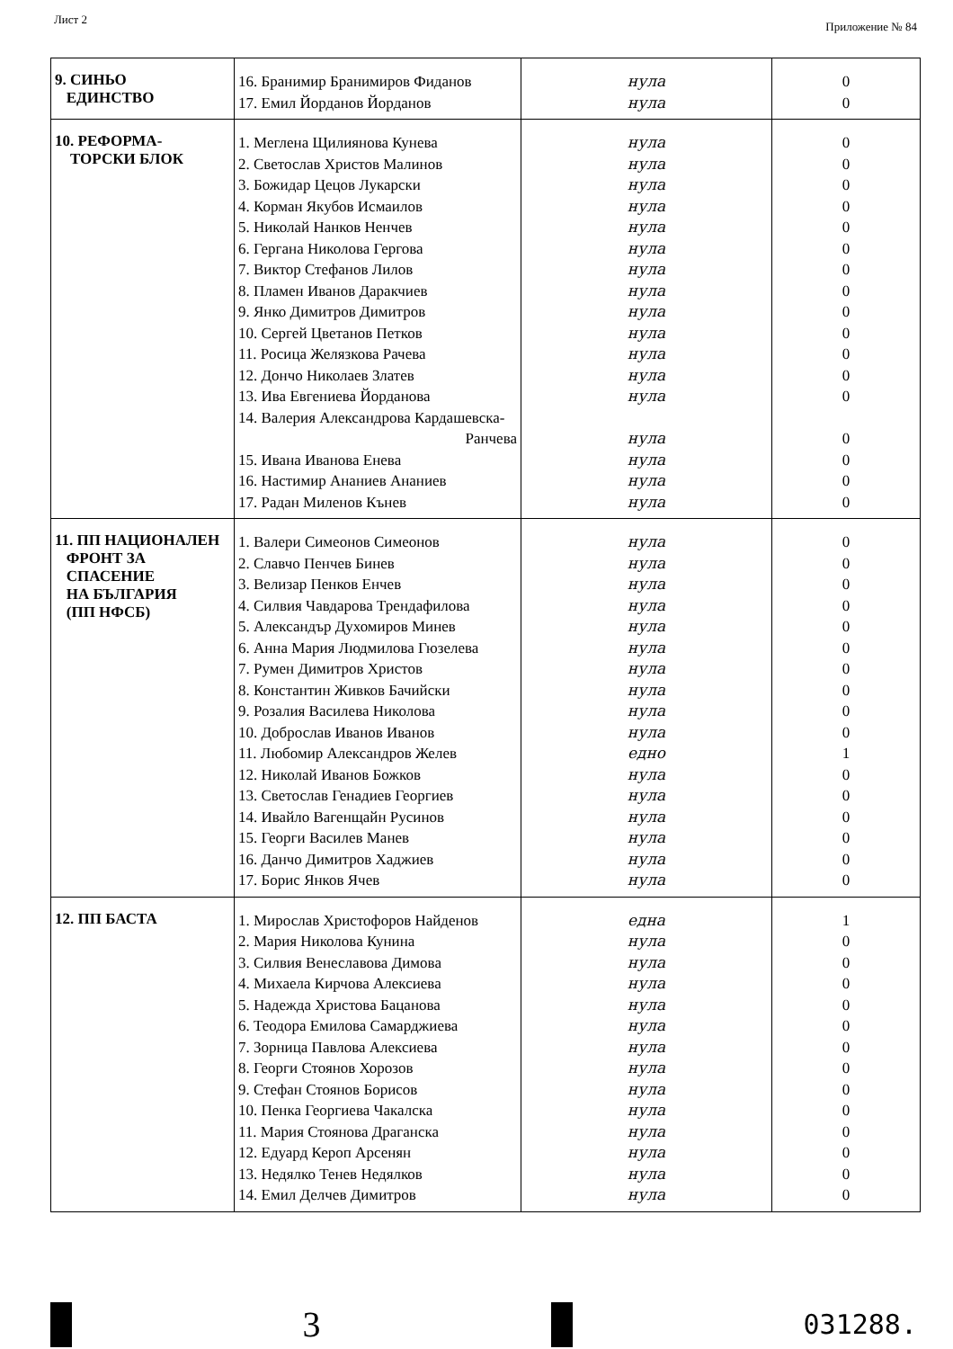Лист 2 Приложение № 84
| 9. СИНЬО ЕДИНСТВО | 16. Бранимир Бранимиров Фиданов 17. Емил Йорданов Йорданов | нула нула | 0 0 |
| 10. РЕФОРМА- ТОРСКИ БЛОК | 1. Меглена Щилиянова Кунева 2. Светослав Христов Малинов 3. Божидар Цецов Лукарски 4. Корман Якубов Исмаилов 5. Николай Нанков Ненчев 6. Гергана Николова Гергова 7. Виктор Стефанов Лилов 8. Пламен Иванов Даракчиев 9. Янко Димитров Димитров 10. Сергей Цветанов Петков 11. Росица Желязкова Рачева 12. Дончо Николаев Златев 13. Ива Евгениева Йорданова 14. Валерия Александрова Кардашевска- Ранчева 15. Ивана Иванова Енева 16. Настимир Ананиев Ананиев 17. Радан Миленов Кънев | нула нула нула нула нула нула нула нула нула нула нула нула нула нула нула нула нула | 0 0 0 0 0 0 0 0 0 0 0 0 0 0 0 0 0 |
| 11. ПП НАЦИОНАЛЕН ФРОНТ ЗА СПАСЕНИЕ НА БЪЛГАРИЯ (ПП НФСБ) | 1. Валери Симеонов Симеонов 2. Славчо Пенчев Бинев 3. Велизар Пенков Енчев 4. Силвия Чавдарова Трендафилова 5. Александър Духомиров Минев 6. Анна Мария Людмилова Гюзелева 7. Румен Димитров Христов 8. Константин Живков Бачийски 9. Розалия Василева Николова 10. Доброслав Иванов Иванов 11. Любомир Александров Желев 12. Николай Иванов Божков 13. Светослав Генадиев Георгиев 14. Ивайло Вагенщайн Русинов 15. Георги Василев Манев 16. Данчо Димитров Хаджиев 17. Борис Янков Ячев | нула нула нула нула нула нула нула нула нула нула едно нула нула нула нула нула нула | 0 0 0 0 0 0 0 0 0 0 1 0 0 0 0 0 0 |
| 12. ПП БАСТА | 1. Мирослав Христофоров Найденов 2. Мария Николова Кунина 3. Силвия Венеславова Димова 4. Михаела Кирчова Алексиева 5. Надежда Христова Бацанова 6. Теодора Емилова Самарджиева 7. Зорница Павлова Алексиева 8. Георги Стоянов Хорозов 9. Стефан Стоянов Борисов 10. Пенка Георгиева Чакалска 11. Мария Стоянова Драганска 12. Едуард Кероп Арсенян 13. Недялко Тенев Недялков 14. Емил Делчев Димитров | една нула нула нула нула нула нула нула нула нула нула нула нула нула | 1 0 0 0 0 0 0 0 0 0 0 0 0 0 |
3
031288.